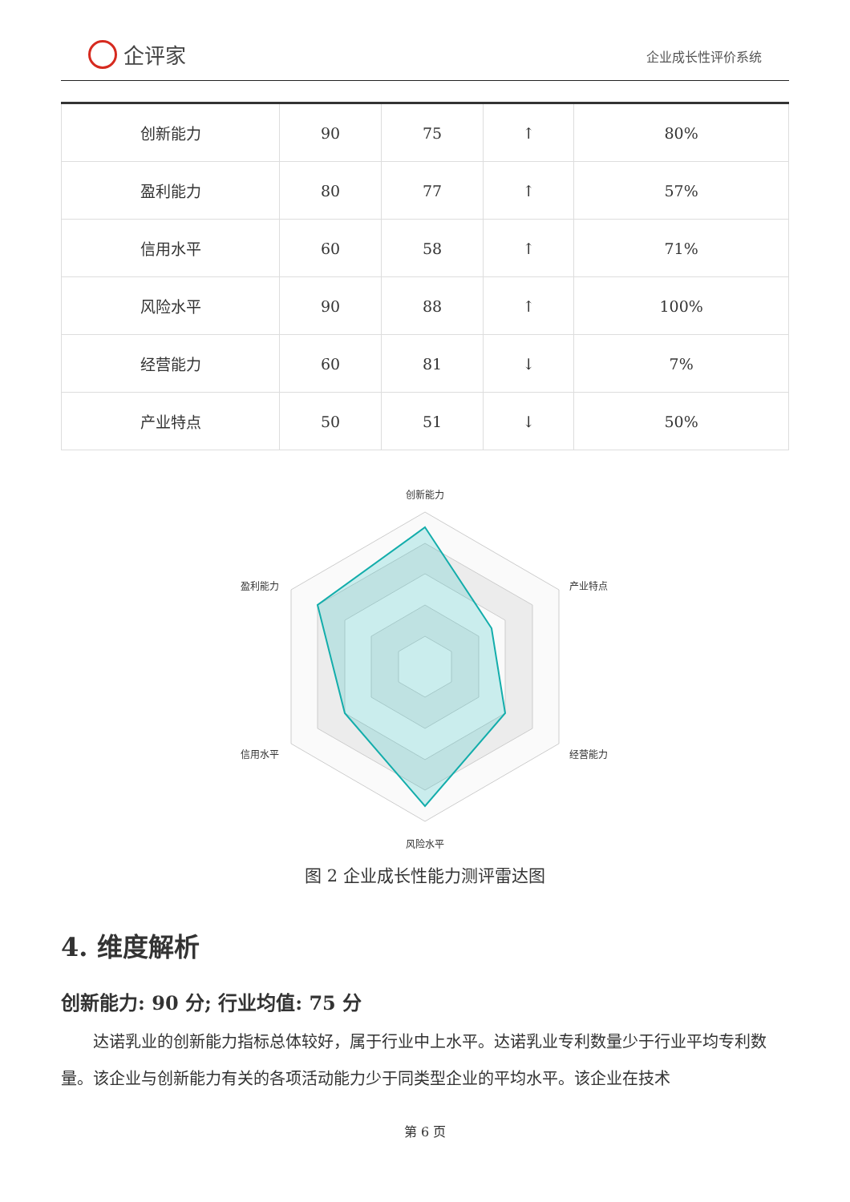企评家
企业成长性评价系统
| 创新能力 | 90 | 75 | ↑ | 80% |
| 盈利能力 | 80 | 77 | ↑ | 57% |
| 信用水平 | 60 | 58 | ↑ | 71% |
| 风险水平 | 90 | 88 | ↑ | 100% |
| 经营能力 | 60 | 81 | ↓ | 7% |
| 产业特点 | 50 | 51 | ↓ | 50% |
创新能力
产业特点
经营能力
风险水平
信用水平
盈利能力
图 2 企业成长性能力测评雷达图
4. 维度解析
创新能力: 90 分; 行业均值: 75 分
达诺乳业的创新能力指标总体较好，属于行业中上水平。达诺乳业专利数量少于行业平均专利数量。该企业与创新能力有关的各项活动能力少于同类型企业的平均水平。该企业在技术
第 6 页